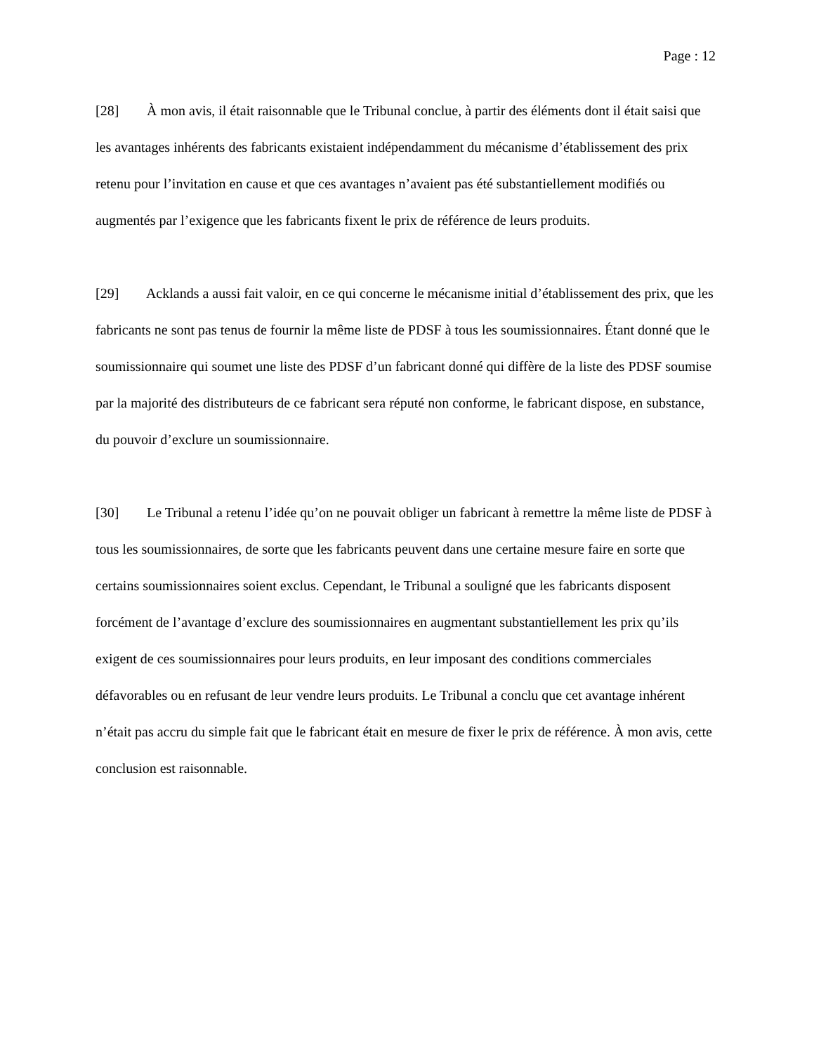Page : 12
[28] À mon avis, il était raisonnable que le Tribunal conclue, à partir des éléments dont il était saisi que les avantages inhérents des fabricants existaient indépendamment du mécanisme d’établissement des prix retenu pour l’invitation en cause et que ces avantages n’avaient pas été substantiellement modifiés ou augmentés par l’exigence que les fabricants fixent le prix de référence de leurs produits.
[29] Acklands a aussi fait valoir, en ce qui concerne le mécanisme initial d’établissement des prix, que les fabricants ne sont pas tenus de fournir la même liste de PDSF à tous les soumissionnaires. Étant donné que le soumissionnaire qui soumet une liste des PDSF d’un fabricant donné qui diffère de la liste des PDSF soumise par la majorité des distributeurs de ce fabricant sera réputé non conforme, le fabricant dispose, en substance, du pouvoir d’exclure un soumissionnaire.
[30] Le Tribunal a retenu l’idée qu’on ne pouvait obliger un fabricant à remettre la même liste de PDSF à tous les soumissionnaires, de sorte que les fabricants peuvent dans une certaine mesure faire en sorte que certains soumissionnaires soient exclus. Cependant, le Tribunal a souligné que les fabricants disposent forcément de l’avantage d’exclure des soumissionnaires en augmentant substantiellement les prix qu’ils exigent de ces soumissionnaires pour leurs produits, en leur imposant des conditions commerciales défavorables ou en refusant de leur vendre leurs produits. Le Tribunal a conclu que cet avantage inhérent n’était pas accru du simple fait que le fabricant était en mesure de fixer le prix de référence. À mon avis, cette conclusion est raisonnable.